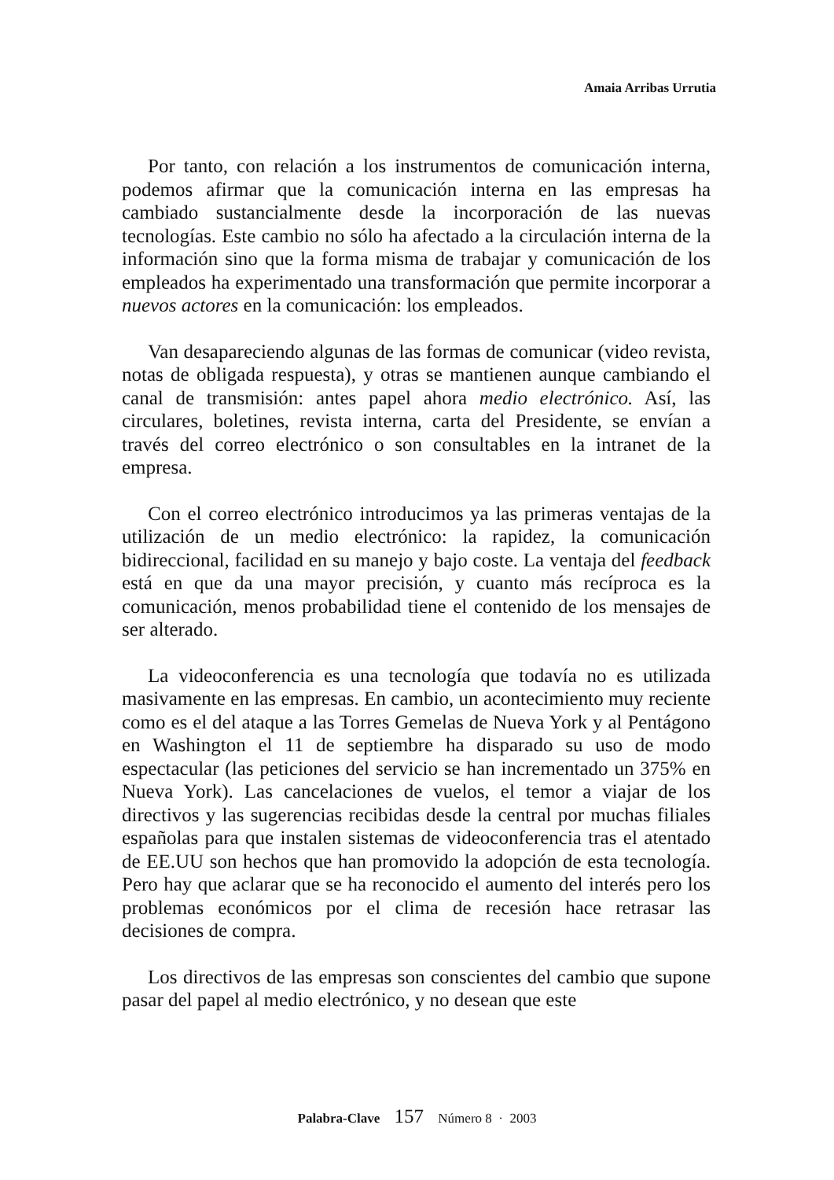Amaia Arribas Urrutia
Por tanto, con relación a los instrumentos de comunicación interna, podemos afirmar que la comunicación interna en las empresas ha cambiado sustancialmente desde la incorporación de las nuevas tecnologías. Este cambio no sólo ha afectado a la circulación interna de la información sino que la forma misma de trabajar y comunicación de los empleados ha experimentado una transformación que permite incorporar a nuevos actores en la comunicación: los empleados.
Van desapareciendo algunas de las formas de comunicar (video revista, notas de obligada respuesta), y otras se mantienen aunque cambiando el canal de transmisión: antes papel ahora medio electrónico. Así, las circulares, boletines, revista interna, carta del Presidente, se envían a través del correo electrónico o son consultables en la intranet de la empresa.
Con el correo electrónico introducimos ya las primeras ventajas de la utilización de un medio electrónico: la rapidez, la comunicación bidireccional, facilidad en su manejo y bajo coste. La ventaja del feedback está en que da una mayor precisión, y cuanto más recíproca es la comunicación, menos probabilidad tiene el contenido de los mensajes de ser alterado.
La videoconferencia es una tecnología que todavía no es utilizada masivamente en las empresas. En cambio, un acontecimiento muy reciente como es el del ataque a las Torres Gemelas de Nueva York y al Pentágono en Washington el 11 de septiembre ha disparado su uso de modo espectacular (las peticiones del servicio se han incrementado un 375% en Nueva York). Las cancelaciones de vuelos, el temor a viajar de los directivos y las sugerencias recibidas desde la central por muchas filiales españolas para que instalen sistemas de videoconferencia tras el atentado de EE.UU son hechos que han promovido la adopción de esta tecnología. Pero hay que aclarar que se ha reconocido el aumento del interés pero los problemas económicos por el clima de recesión hace retrasar las decisiones de compra.
Los directivos de las empresas son conscientes del cambio que supone pasar del papel al medio electrónico, y no desean que este
Palabra-Clave 157 Número 8 · 2003